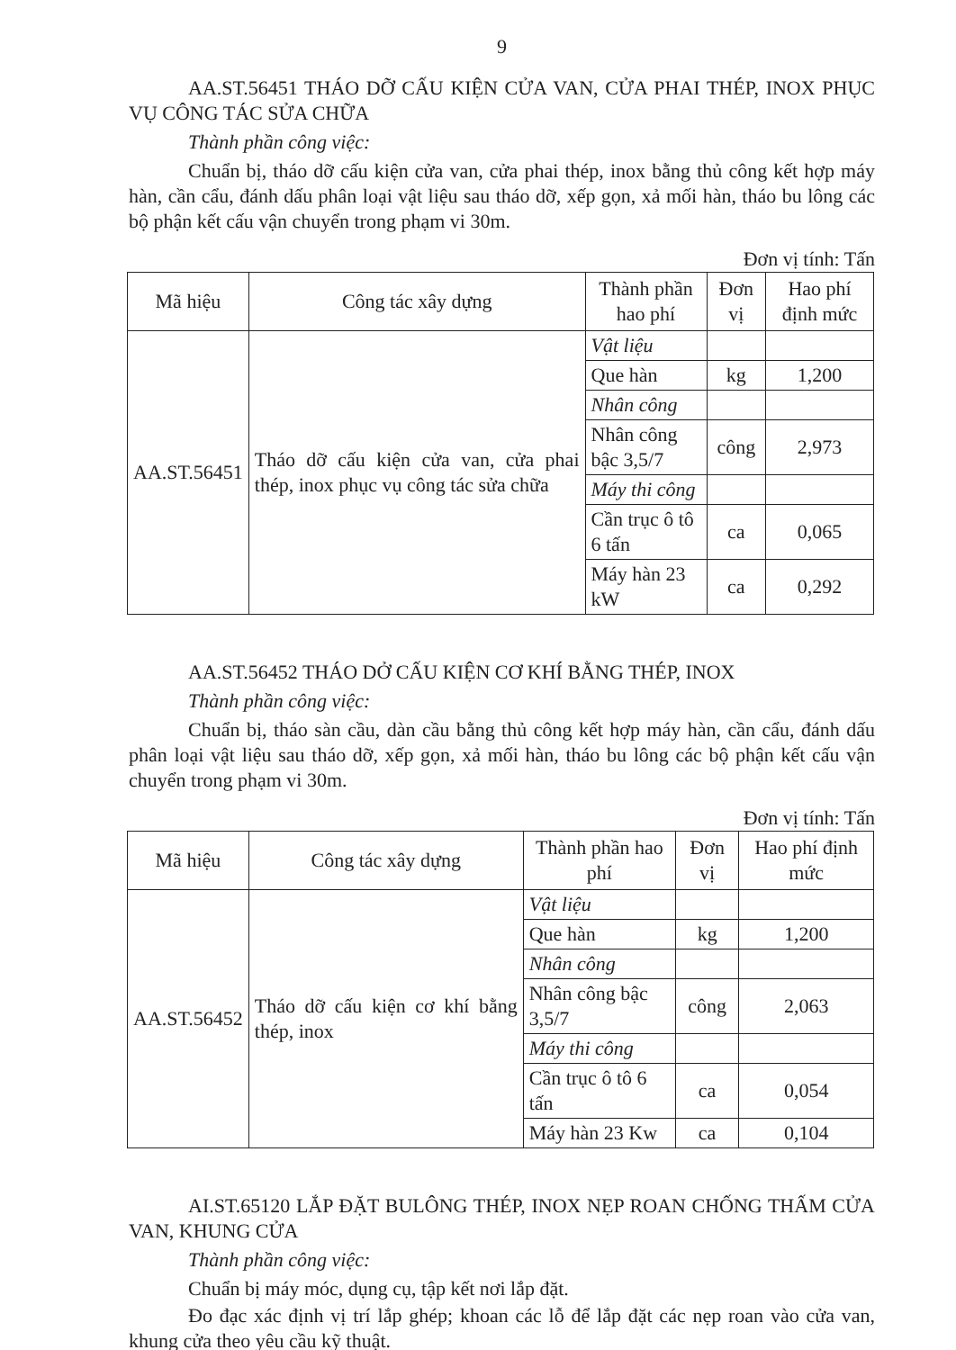9
AA.ST.56451 THÁO DỠ CẤU KIỆN CỬA VAN, CỬA PHAI THÉP, INOX PHỤC VỤ CÔNG TÁC SỬA CHỮA
Thành phần công việc:
Chuẩn bị, tháo dỡ cấu kiện cửa van, cửa phai thép, inox bằng thủ công kết hợp máy hàn, cần cẩu, đánh dấu phân loại vật liệu sau tháo dỡ, xếp gọn, xả mối hàn, tháo bu lông các bộ phận kết cấu vận chuyển trong phạm vi 30m.
Đơn vị tính: Tấn
| Mã hiệu | Công tác xây dựng | Thành phần hao phí | Đơn vị | Hao phí định mức |
| --- | --- | --- | --- | --- |
| AA.ST.56451 | Tháo dỡ cấu kiện cửa van, cửa phai thép, inox phục vụ công tác sửa chữa | Vật liệu | | |
| | | Que hàn | kg | 1,200 |
| | | Nhân công | | |
| | | Nhân công bậc 3,5/7 | công | 2,973 |
| | | Máy thi công | | |
| | | Cần trục ô tô 6 tấn | ca | 0,065 |
| | | Máy hàn 23 kW | ca | 0,292 |
AA.ST.56452 THÁO DỞ CẤU KIỆN CƠ KHÍ BẰNG THÉP, INOX
Thành phần công việc:
Chuẩn bị, tháo sàn cầu, dàn cầu bằng thủ công kết hợp máy hàn, cần cẩu, đánh dấu phân loại vật liệu sau tháo dỡ, xếp gọn, xả mối hàn, tháo bu lông các bộ phận kết cấu vận chuyển trong phạm vi 30m.
Đơn vị tính: Tấn
| Mã hiệu | Công tác xây dựng | Thành phần hao phí | Đơn vị | Hao phí định mức |
| --- | --- | --- | --- | --- |
| AA.ST.56452 | Tháo dỡ cấu kiện cơ khí bằng thép, inox | Vật liệu | | |
| | | Que hàn | kg | 1,200 |
| | | Nhân công | | |
| | | Nhân công bậc 3,5/7 | công | 2,063 |
| | | Máy thi công | | |
| | | Cần trục ô tô 6 tấn | ca | 0,054 |
| | | Máy hàn 23 Kw | ca | 0,104 |
AI.ST.65120 LẮP ĐẶT BULÔNG THÉP, INOX NẸP ROAN CHỐNG THẤM CỬA VAN, KHUNG CỬA
Thành phần công việc:
Chuẩn bị máy móc, dụng cụ, tập kết nơi lắp đặt.
Đo đạc xác định vị trí lắp ghép; khoan các lỗ để lắp đặt các nẹp roan vào cửa van, khung cửa theo yêu cầu kỹ thuật.